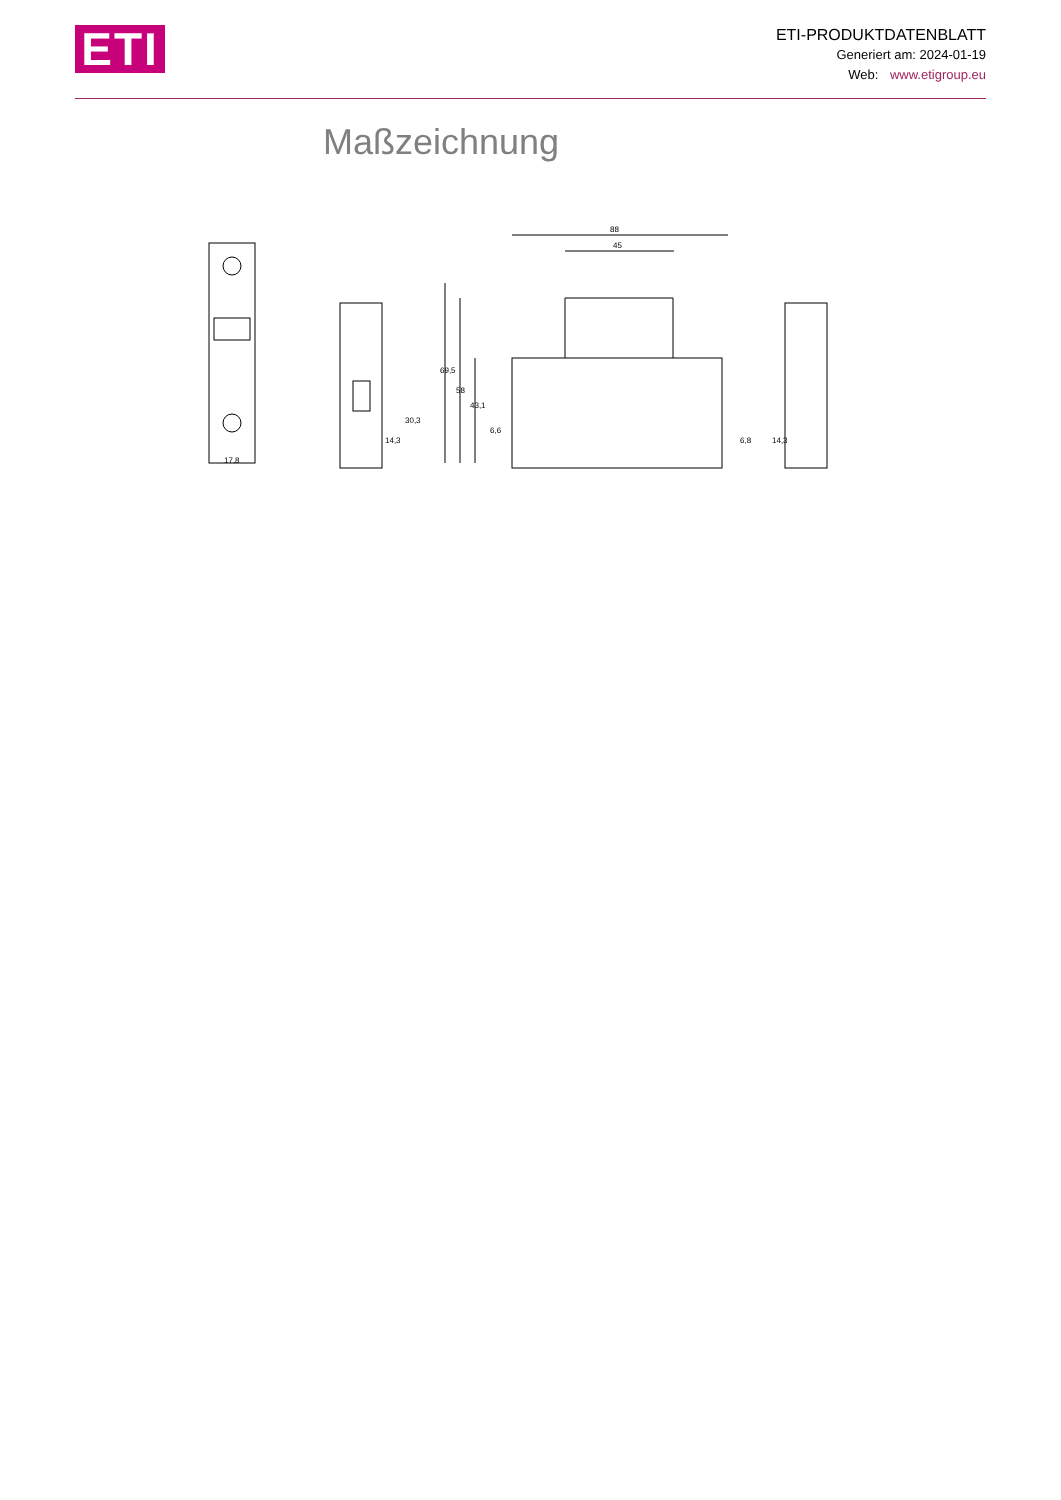ETI
ETI-PRODUKTDATENBLATT
Generiert am: 2024-01-19
Web: www.etigroup.eu
Maßzeichnung
17,8
88
45
69,5
58
43,1
30,3
14,3
6,6
6,8
14,3